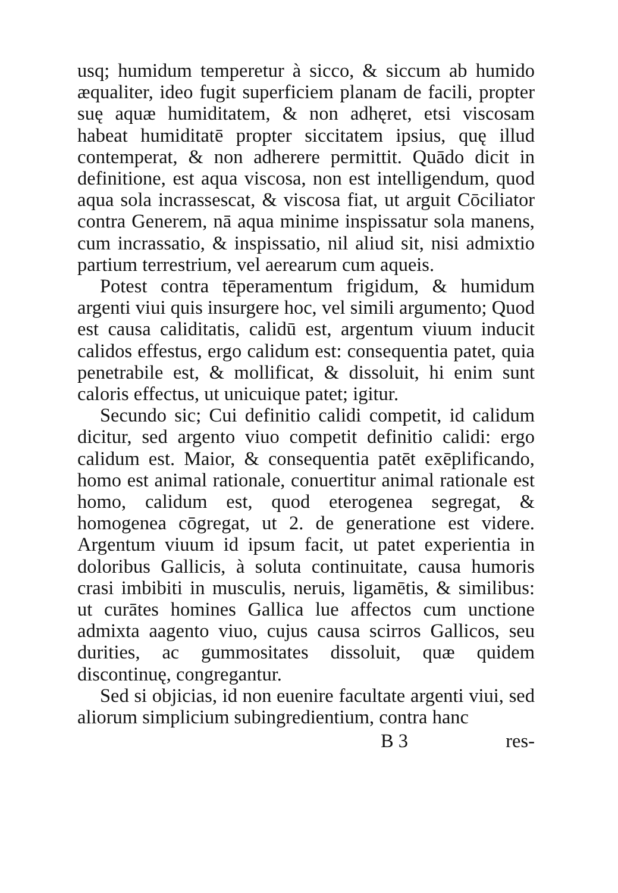usq; humidum temperetur à sicco, & siccum ab humido æqualiter, ideo fugit superficiem planam de facili, propter suę aquæ humiditatem, & non adhęret, etsi viscosam habeat humiditatē propter siccitatem ipsius, quę illud contemperat, & non adherere permittit. Quādo dicit in definitione, est aqua viscosa, non est intelligendum, quod aqua sola incrassescat, & viscosa fiat, ut arguit Cōciliator contra Generem, nā aqua minime inspissatur sola manens, cum incrassatio, & inspissatio, nil aliud sit, nisi admixtio partium terrestrium, vel aerearum cum aqueis.
Potest contra tēperamentum frigidum, & humidum argenti viui quis insurgere hoc, vel simili argumento; Quod est causa caliditatis, calidū est, argentum viuum inducit calidos effestus, ergo calidum est: consequentia patet, quia penetrabile est, & mollificat, & dissoluit, hi enim sunt caloris effectus, ut unicuique patet; igitur.
Secundo sic; Cui definitio calidi competit, id calidum dicitur, sed argento viuo competit definitio calidi: ergo calidum est. Maior, & consequentia patēt exēplificando, homo est animal rationale, conuertitur animal rationale est homo, calidum est, quod eterogenea segregat, & homogenea cōgregat, ut 2. de generatione est videre. Argentum viuum id ipsum facit, ut patet experientia in doloribus Gallicis, à soluta continuitate, causa humoris crasi imbibiti in musculis, neruis, ligamētis, & similibus: ut curātes homines Gallica lue affectos cum unctione admixta aagento viuo, cujus causa scirros Gallicos, seu durities, ac gummositates dissoluit, quæ quidem discontinuę, congregantur.
Sed si objicias, id non euenire facultate argenti viui, sed aliorum simplicium subingredientium, contra hanc
B 3 res-